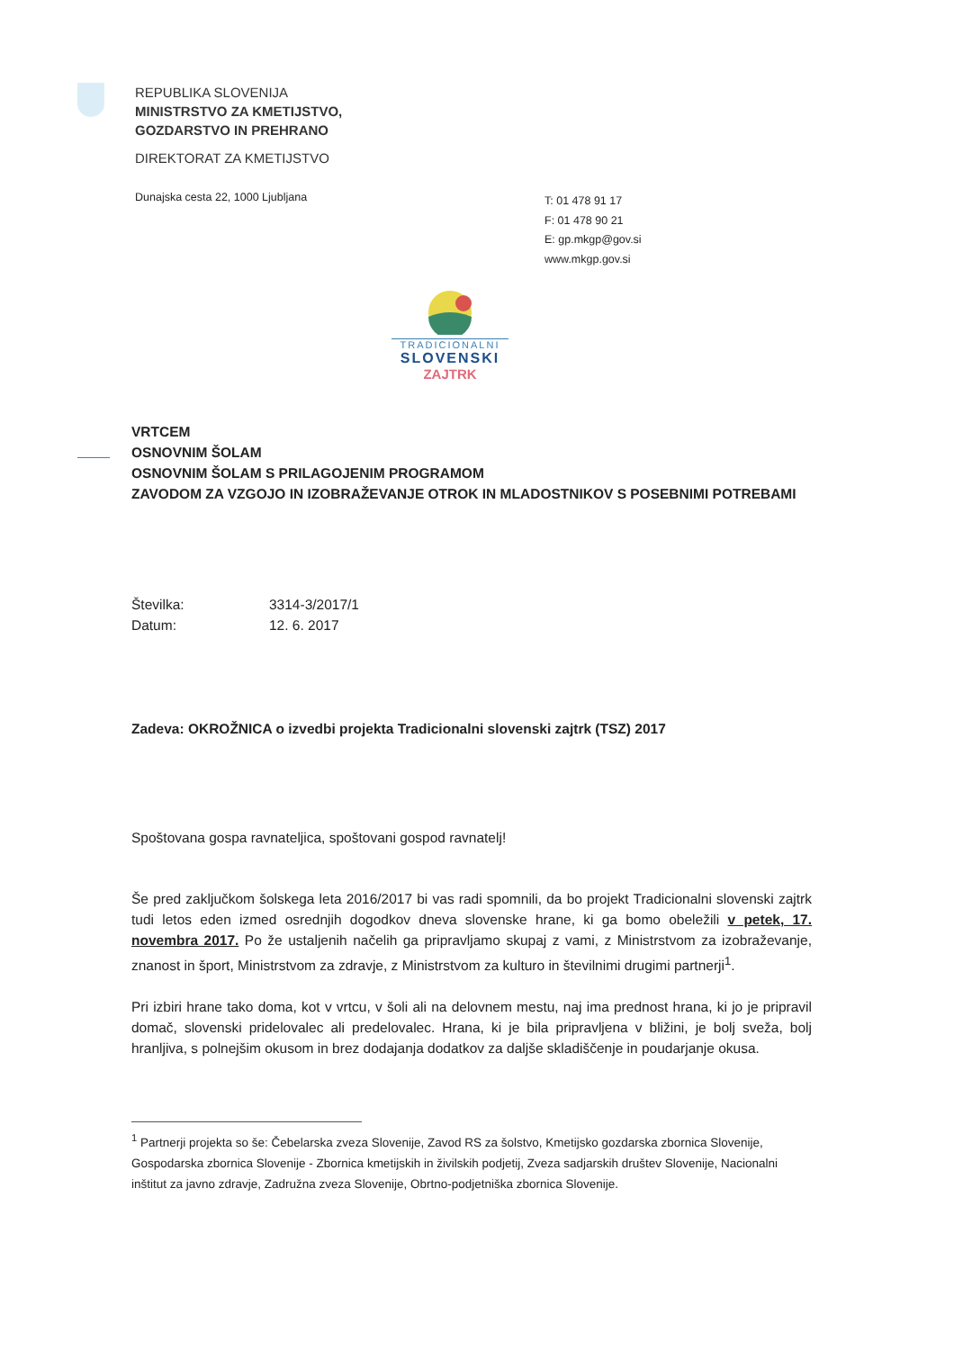REPUBLIKA SLOVENIJA
MINISTRSTVO ZA KMETIJSTVO,
GOZDARSTVO IN PREHRANO
DIREKTORAT ZA KMETIJSTVO
Dunajska cesta 22, 1000 Ljubljana
T: 01 478 91 17
F: 01 478 90 21
E: gp.mkgp@gov.si
www.mkgp.gov.si
TRADICIONALNI
SLOVENSKI
ZAJTRK
VRTCEM
OSNOVNIM ŠOLAM
OSNOVNIM ŠOLAM S PRILAGOJENIM PROGRAMOM
ZAVODOM ZA VZGOJO IN IZOBRAŽEVANJE OTROK IN MLADOSTNIKOV S POSEBNIMI POTREBAMI
Številka: 3314-3/2017/1
Datum: 12. 6. 2017
Zadeva: OKROŽNICA o izvedbi projekta Tradicionalni slovenski zajtrk (TSZ) 2017
Spoštovana gospa ravnateljica, spoštovani gospod ravnatelj!
Še pred zaključkom šolskega leta 2016/2017 bi vas radi spomnili, da bo projekt Tradicionalni slovenski zajtrk tudi letos eden izmed osrednjih dogodkov dneva slovenske hrane, ki ga bomo obeležili v petek, 17. novembra 2017. Po že ustaljenih načelih ga pripravljamo skupaj z vami, z Ministrstvom za izobraževanje, znanost in šport, Ministrstvom za zdravje, z Ministrstvom za kulturo in številnimi drugimi partnerji<sup>1</sup>.
Pri izbiri hrane tako doma, kot v vrtcu, v šoli ali na delovnem mestu, naj ima prednost hrana, ki jo je pripravil domač, slovenski pridelovalec ali predelovalec. Hrana, ki je bila pripravljena v bližini, je bolj sveža, bolj hranljiva, s polnejšim okusom in brez dodajanja dodatkov za daljše skladiščenje in poudarjanje okusa.
<sup>1</sup> Partnerji projekta so še: Čebelarska zveza Slovenije, Zavod RS za šolstvo, Kmetijsko gozdarska zbornica Slovenije, Gospodarska zbornica Slovenije - Zbornica kmetijskih in živilskih podjetij, Zveza sadjarskih društev Slovenije, Nacionalni inštitut za javno zdravje, Zadružna zveza Slovenije, Obrtno-podjetniška zbornica Slovenije.